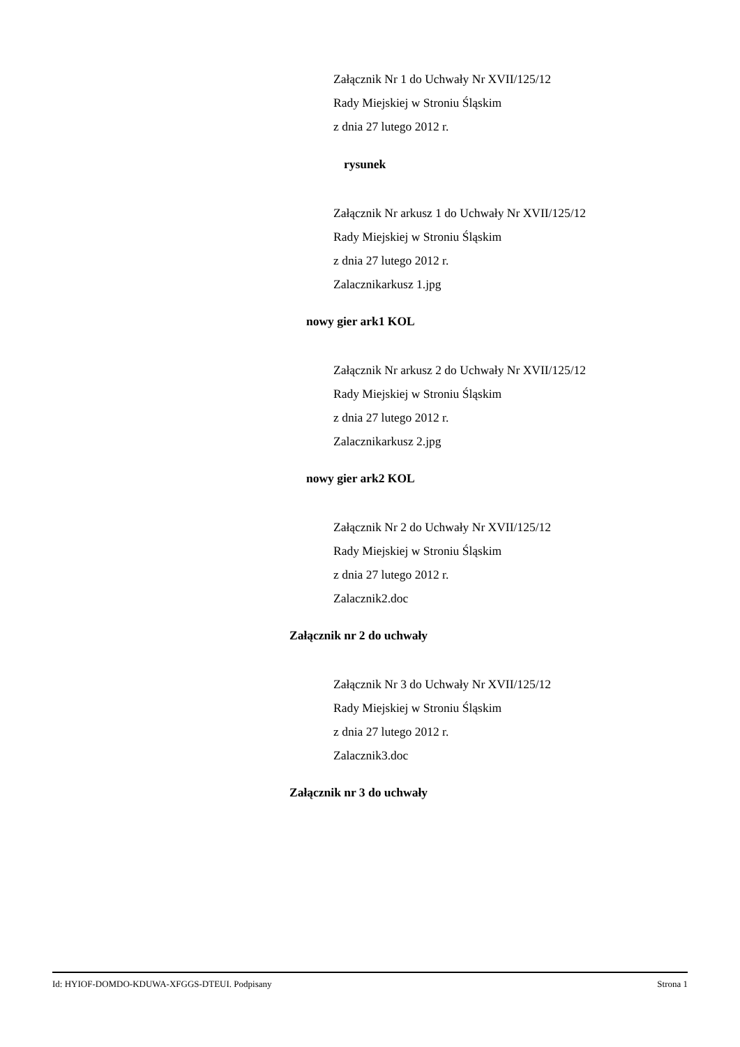Załącznik Nr 1 do Uchwały Nr XVII/125/12
Rady Miejskiej w Stroniu Śląskim
z dnia 27 lutego 2012 r.
rysunek
Załącznik Nr arkusz 1 do Uchwały Nr XVII/125/12
Rady Miejskiej w Stroniu Śląskim
z dnia 27 lutego 2012 r.
Zalacznikarkusz 1.jpg
nowy gier ark1 KOL
Załącznik Nr arkusz 2 do Uchwały Nr XVII/125/12
Rady Miejskiej w Stroniu Śląskim
z dnia 27 lutego 2012 r.
Zalacznikarkusz 2.jpg
nowy gier ark2 KOL
Załącznik Nr 2 do Uchwały Nr XVII/125/12
Rady Miejskiej w Stroniu Śląskim
z dnia 27 lutego 2012 r.
Zalacznik2.doc
Załącznik nr 2 do uchwały
Załącznik Nr 3 do Uchwały Nr XVII/125/12
Rady Miejskiej w Stroniu Śląskim
z dnia 27 lutego 2012 r.
Zalacznik3.doc
Załącznik nr 3 do uchwały
Id: HYIOF-DOMDO-KDUWA-XFGGS-DTEUI. Podpisany Strona 1